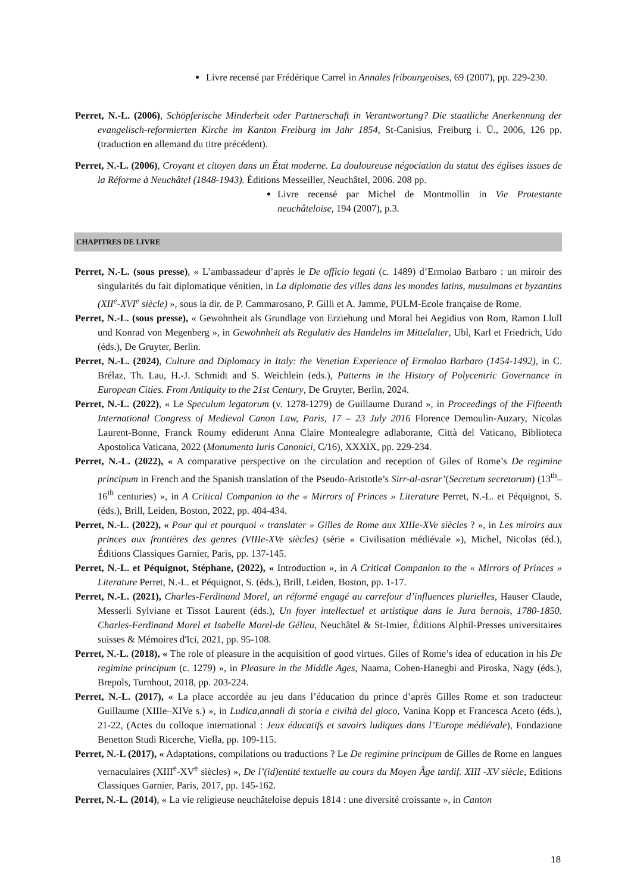Livre recensé par Frédérique Carrel in Annales fribourgeoises, 69 (2007), pp. 229-230.
Perret, N.-L. (2006), Schöpferische Minderheit oder Partnerschaft in Verantwortung? Die staatliche Anerkennung der evangelisch-reformierten Kirche im Kanton Freiburg im Jahr 1854, St-Canisius, Freiburg i. Ü., 2006, 126 pp. (traduction en allemand du titre précédent).
Perret, N.-L. (2006), Croyant et citoyen dans un État moderne. La douloureuse négociation du statut des églises issues de la Réforme à Neuchâtel (1848-1943). Éditions Messeiller, Neuchâtel, 2006. 208 pp.
Livre recensé par Michel de Montmollin in Vie Protestante neuchâteloise, 194 (2007), p.3.
CHAPITRES DE LIVRE
Perret, N.-L. (sous presse), « L’ambassadeur d’après le De officio legati (c. 1489) d’Ermolao Barbaro : un miroir des singularités du fait diplomatique vénitien, in La diplomatie des villes dans les mondes latins, musulmans et byzantins (XII<sup>e</sup>-XVI<sup>e</sup> siècle) », sous la dir. de P. Cammarosano, P. Gilli et A. Jamme, PULM-Ecole française de Rome.
Perret, N.-L. (sous presse), « Gewohnheit als Grundlage von Erziehung und Moral bei Aegidius von Rom, Ramon Llull und Konrad von Megenberg », in Gewohnheit als Regulativ des Handelns im Mittelalter, Ubl, Karl et Friedrich, Udo (éds.), De Gruyter, Berlin.
Perret, N.-L. (2024), Culture and Diplomacy in Italy: the Venetian Experience of Ermolao Barbaro (1454-1492), in C. Brélaz, Th. Lau, H.-J. Schmidt and S. Weichlein (eds.), Patterns in the History of Polycentric Governance in European Cities. From Antiquity to the 21st Century, De Gruyter, Berlin, 2024.
Perret, N.-L. (2022), « Le Speculum legatorum (v. 1278-1279) de Guillaume Durand », in Proceedings of the Fifteenth International Congress of Medieval Canon Law, Paris, 17 – 23 July 2016 Florence Demoulin-Auzary, Nicolas Laurent-Bonne, Franck Roumy ediderunt Anna Claire Montealegre adlaborante, Città del Vaticano, Biblioteca Apostolica Vaticana, 2022 (Monumenta Iuris Canonici, C/16), XXXIX, pp. 229-234.
Perret, N.-L. (2022), « A comparative perspective on the circulation and reception of Giles of Rome’s De regimine principum in French and the Spanish translation of the Pseudo-Aristotle’s Sirr-al-asrar’(Secretum secretorum) (13<sup>th</sup>–16<sup>th</sup> centuries) », in A Critical Companion to the « Mirrors of Princes » Literature Perret, N.-L. et Péquignot, S. (éds.), Brill, Leiden, Boston, 2022, pp. 404-434.
Perret, N.-L. (2022), « Pour qui et pourquoi « translater » Gilles de Rome aux XIIIe-XVe siècles ? », in Les miroirs aux princes aux frontières des genres (VIIIe-XVe siècles) (série « Civilisation médiévale »), Michel, Nicolas (éd.), Éditions Classiques Garnier, Paris, pp. 137-145.
Perret, N.-L. et Péquignot, Stéphane, (2022), « Introduction », in A Critical Companion to the « Mirrors of Princes » Literature Perret, N.-L. et Péquignot, S. (éds.), Brill, Leiden, Boston, pp. 1-17.
Perret, N.-L. (2021), Charles-Ferdinand Morel, un réformé engagé au carrefour d’influences plurielles, Hauser Claude, Messerli Sylviane et Tissot Laurent (éds.), Un foyer intellectuel et artistique dans le Jura bernois, 1780-1850. Charles-Ferdinand Morel et Isabelle Morel-de Gélieu, Neuchâtel & St-Imier, Éditions Alphil-Presses universitaires suisses & Mémoires d'Ici, 2021, pp. 95-108.
Perret, N.-L. (2018), « The role of pleasure in the acquisition of good virtues. Giles of Rome’s idea of education in his De regimine principum (c. 1279) », in Pleasure in the Middle Ages, Naama, Cohen-Hanegbi and Piroska, Nagy (éds.), Brepols, Turnhout, 2018, pp. 203-224.
Perret, N.-L. (2017), « La place accordée au jeu dans l’éducation du prince d’après Gilles Rome et son traducteur Guillaume (XIIIe–XIVe s.) », in Ludica,annali di storia e civiltà del gioco, Vanina Kopp et Francesca Aceto (éds.), 21-22, (Actes du colloque international : Jeux éducatifs et savoirs ludiques dans l’Europe médiévale), Fondazione Benetton Studi Ricerche, Viella, pp. 109-115.
Perret, N.-L (2017), « Adaptations, compilations ou traductions ? Le De regimine principum de Gilles de Rome en langues vernaculaires (XIII<sup>e</sup>-XV<sup>e</sup> siècles) », De l’(id)entité textuelle au cours du Moyen Âge tardif. XIII -XV siècle, Editions Classiques Garnier, Paris, 2017, pp. 145-162.
Perret, N.-L. (2014), « La vie religieuse neuchâteloise depuis 1814 : une diversité croissante », in Canton
18